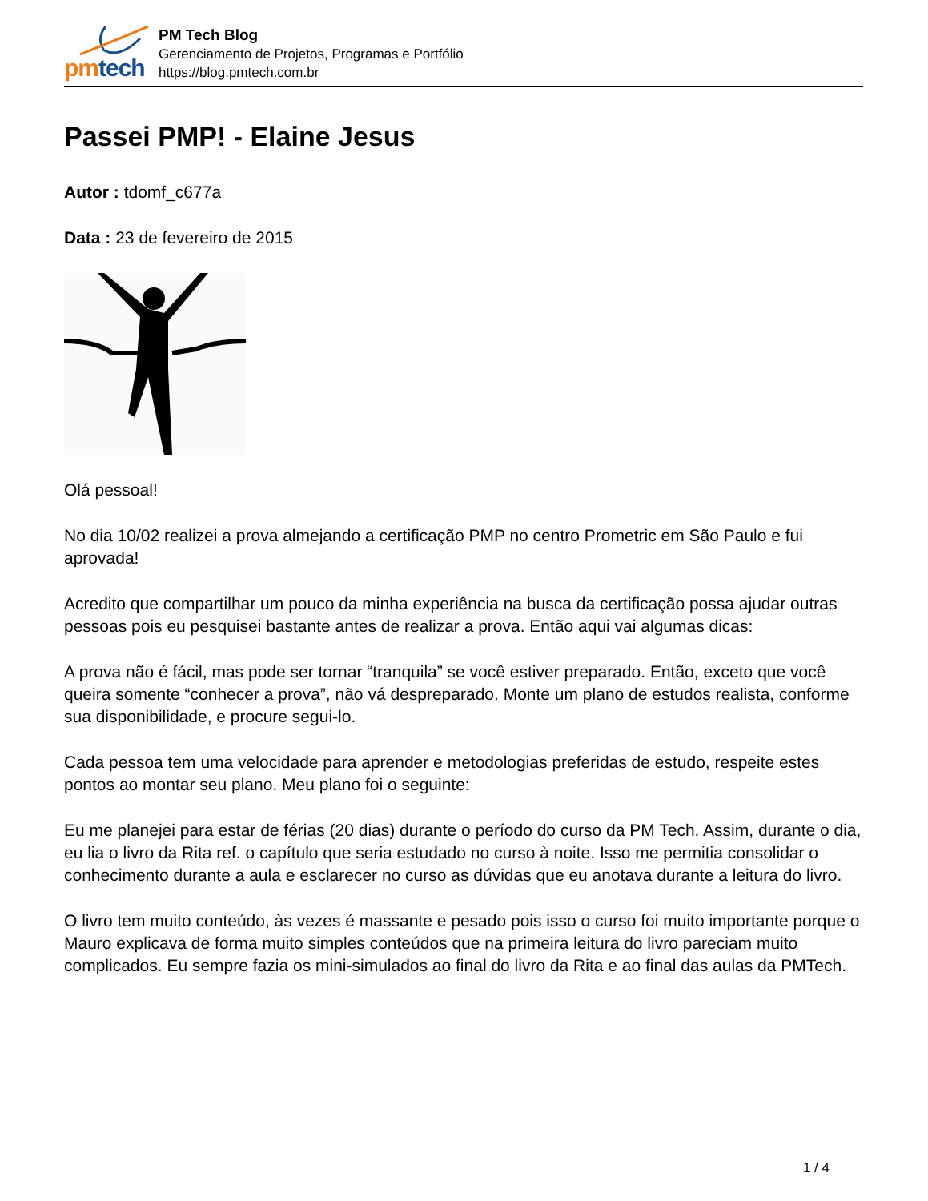pm tech
PM Tech Blog
Gerenciamento de Projetos, Programas e Portfólio
https://blog.pmtech.com.br
Passei PMP! - Elaine Jesus
Autor : tdomf_c677a
Data : 23 de fevereiro de 2015
Olá pessoal!
No dia 10/02 realizei a prova almejando a certificação PMP no centro Prometric em São Paulo e fui aprovada!
Acredito que compartilhar um pouco da minha experiência na busca da certificação possa ajudar outras pessoas pois eu pesquisei bastante antes de realizar a prova. Então aqui vai algumas dicas:
A prova não é fácil, mas pode ser tornar “tranquila” se você estiver preparado. Então, exceto que você queira somente “conhecer a prova”, não vá despreparado. Monte um plano de estudos realista, conforme sua disponibilidade, e procure segui-lo.
Cada pessoa tem uma velocidade para aprender e metodologias preferidas de estudo, respeite estes pontos ao montar seu plano. Meu plano foi o seguinte:
Eu me planejei para estar de férias (20 dias) durante o período do curso da PM Tech. Assim, durante o dia, eu lia o livro da Rita ref. o capítulo que seria estudado no curso à noite. Isso me permitia consolidar o conhecimento durante a aula e esclarecer no curso as dúvidas que eu anotava durante a leitura do livro.
O livro tem muito conteúdo, às vezes é massante e pesado pois isso o curso foi muito importante porque o Mauro explicava de forma muito simples conteúdos que na primeira leitura do livro pareciam muito complicados. Eu sempre fazia os mini-simulados ao final do livro da Rita e ao final das aulas da PMTech.
1 / 4